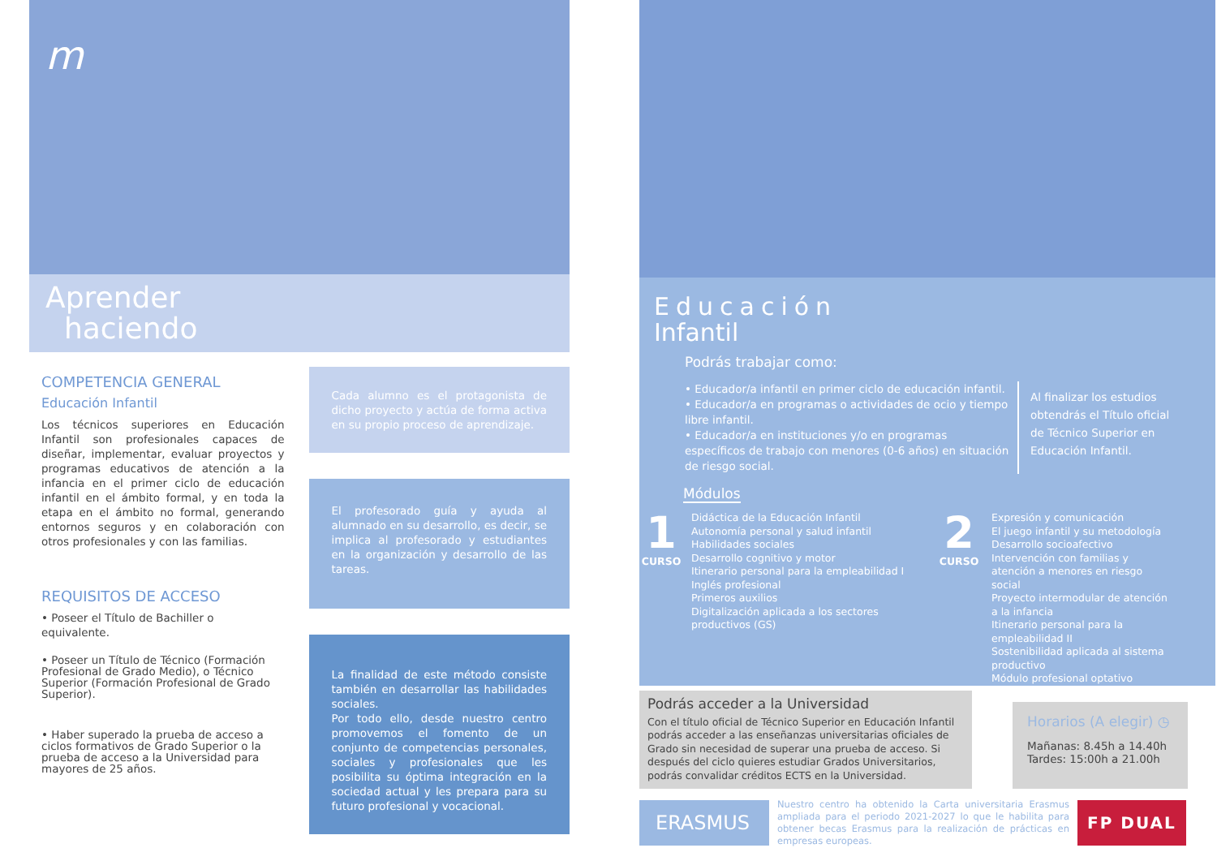m
Aprender
haciendo
COMPETENCIA GENERAL
Educación Infantil
Los técnicos superiores en Educación Infantil son profesionales capaces de diseñar, implementar, evaluar proyectos y programas educativos de atención a la infancia en el primer ciclo de educación infantil en el ámbito formal, y en toda la etapa en el ámbito no formal, generando entornos seguros y en colaboración con otros profesionales y con las familias.
REQUISITOS DE ACCESO
• Poseer el Título de Bachiller o equivalente.
• Poseer un Título de Técnico (Formación Profesional de Grado Medio), o Técnico Superior (Formación Profesional de Grado Superior).
• Haber superado la prueba de acceso a ciclos formativos de Grado Superior o la prueba de acceso a la Universidad para mayores de 25 años.
Cada alumno es el protagonista de dicho proyecto y actúa de forma activa en su propio proceso de aprendizaje.
El profesorado guía y ayuda al alumnado en su desarrollo, es decir, se implica al profesorado y estudiantes en la organización y desarrollo de las tareas.
La finalidad de este método consiste también en desarrollar las habilidades sociales.
Por todo ello, desde nuestro centro promovemos el fomento de un conjunto de competencias personales, sociales y profesionales que les posibilita su óptima integración en la sociedad actual y les prepara para su futuro profesional y vocacional.
Educación
Infantil
Podrás trabajar como:
• Educador/a infantil en primer ciclo de educación infantil.
• Educador/a en programas o actividades de ocio y tiempo libre infantil.
• Educador/a en instituciones y/o en programas específicos de trabajo con menores (0-6 años) en situación de riesgo social.
Al finalizar los estudios obtendrás el Título oficial de Técnico Superior en Educación Infantil.
Módulos
1
CURSO
Didáctica de la Educación Infantil
Autonomía personal y salud infantil
Habilidades sociales
Desarrollo cognitivo y motor
Itinerario personal para la empleabilidad I
Inglés profesional
Primeros auxilios
Digitalización aplicada a los sectores productivos (GS)
2
CURSO
Expresión y comunicación
El juego infantil y su metodología
Desarrollo socioafectivo
Intervención con familias y atención a menores en riesgo social
Proyecto intermodular de atención a la infancia
Itinerario personal para la empleabilidad II
Sostenibilidad aplicada al sistema productivo
Módulo profesional optativo
Podrás acceder a la Universidad
Con el título oficial de Técnico Superior en Educación Infantil podrás acceder a las enseñanzas universitarias oficiales de Grado sin necesidad de superar una prueba de acceso. Si después del ciclo quieres estudiar Grados Universitarios, podrás convalidar créditos ECTS en la Universidad.
Horarios (A elegir) ◷
Mañanas: 8.45h a 14.40h
Tardes: 15:00h a 21.00h
ERASMUS
Nuestro centro ha obtenido la Carta universitaria Erasmus ampliada para el periodo 2021-2027 lo que le habilita para obtener becas Erasmus para la realización de prácticas en empresas europeas.
FP DUAL